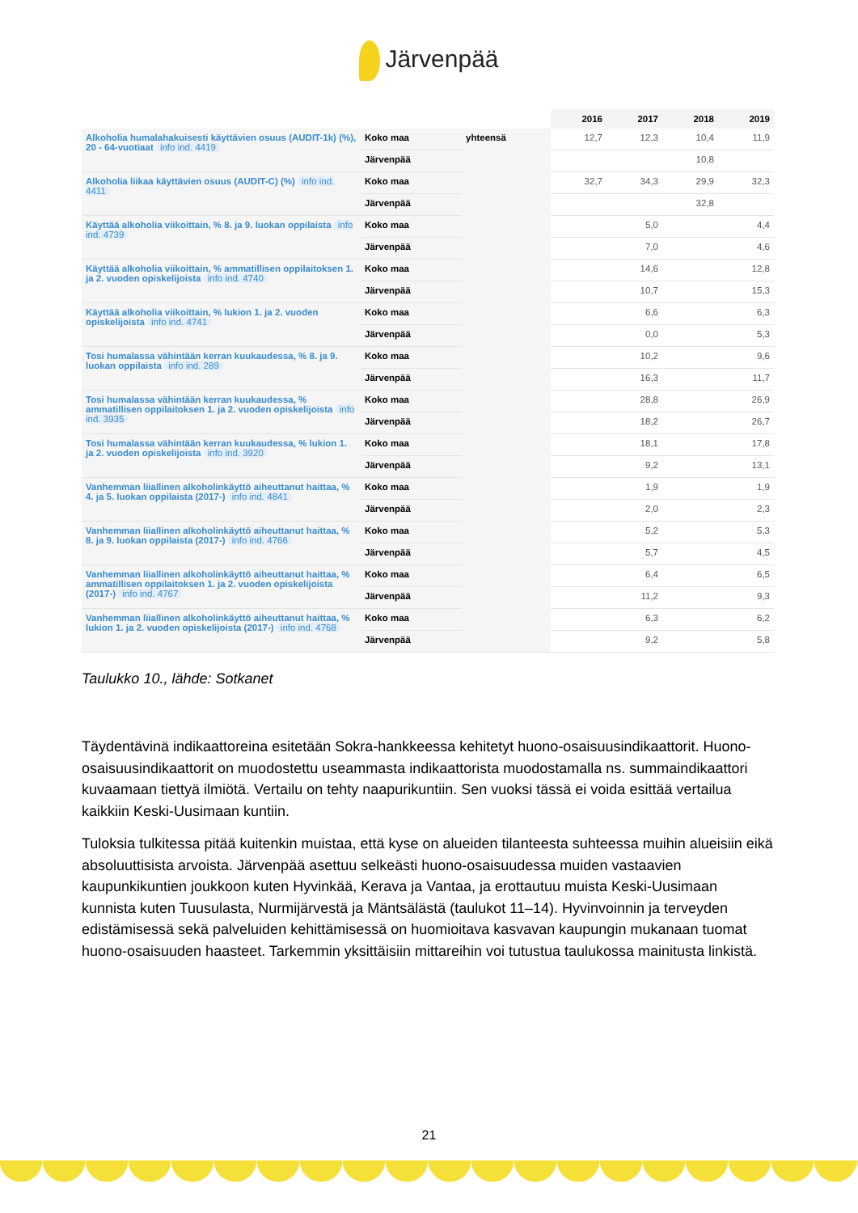Järvenpää
| | | | 2016 | 2017 | 2018 | 2019 |
| --- | --- | --- | --- | --- | --- | --- |
| Alkoholia humalahakuisesti käyttävien osuus (AUDIT-1k) (%), 20 - 64-vuotiaat info ind. 4419 | Koko maa | yhteensä | 12,7 | 12,3 | 10,4 | 11,9 |
| | Järvenpää | | | | 10,8 | |
| Alkoholia liikaa käyttävien osuus (AUDIT-C) (%) info ind. 4411 | Koko maa | | 32,7 | 34,3 | 29,9 | 32,3 |
| | Järvenpää | | | | 32,8 | |
| Käyttää alkoholia viikoittain, % 8. ja 9. luokan oppilaista info ind. 4739 | Koko maa | | | 5,0 | | 4,4 |
| | Järvenpää | | | 7,0 | | 4,6 |
| Käyttää alkoholia viikoittain, % ammatillisen oppilaitoksen 1. ja 2. vuoden opiskelijoista info ind. 4740 | Koko maa | | | 14,6 | | 12,8 |
| | Järvenpää | | | 10,7 | | 15,3 |
| Käyttää alkoholia viikoittain, % lukion 1. ja 2. vuoden opiskelijoista info ind. 4741 | Koko maa | | | 6,6 | | 6,3 |
| | Järvenpää | | | 0,0 | | 5,3 |
| Tosi humalassa vähintään kerran kuukaudessa, % 8. ja 9. luokan oppilaista info ind. 289 | Koko maa | | | 10,2 | | 9,6 |
| | Järvenpää | | | 16,3 | | 11,7 |
| Tosi humalassa vähintään kerran kuukaudessa, % ammatillisen oppilaitoksen 1. ja 2. vuoden opiskelijoista info ind. 3935 | Koko maa | | | 28,8 | | 26,9 |
| | Järvenpää | | | 18,2 | | 26,7 |
| Tosi humalassa vähintään kerran kuukaudessa, % lukion 1. ja 2. vuoden opiskelijoista info ind. 3920 | Koko maa | | | 18,1 | | 17,8 |
| | Järvenpää | | | 9,2 | | 13,1 |
| Vanhemman liiallinen alkoholinkäyttö aiheuttanut haittaa, % 4. ja 5. luokan oppilaista (2017-) info ind. 4841 | Koko maa | | | 1,9 | | 1,9 |
| | Järvenpää | | | 2,0 | | 2,3 |
| Vanhemman liiallinen alkoholinkäyttö aiheuttanut haittaa, % 8. ja 9. luokan oppilaista (2017-) info ind. 4766 | Koko maa | | | 5,2 | | 5,3 |
| | Järvenpää | | | 5,7 | | 4,5 |
| Vanhemman liiallinen alkoholinkäyttö aiheuttanut haittaa, % ammatillisen oppilaitoksen 1. ja 2. vuoden opiskelijoista (2017-) info ind. 4767 | Koko maa | | | 6,4 | | 6,5 |
| | Järvenpää | | | 11,2 | | 9,3 |
| Vanhemman liiallinen alkoholinkäyttö aiheuttanut haittaa, % lukion 1. ja 2. vuoden opiskelijoista (2017-) info ind. 4768 | Koko maa | | | 6,3 | | 6,2 |
| | Järvenpää | | | 9,2 | | 5,8 |
Taulukko 10., lähde: Sotkanet
Täydentävinä indikaattoreina esitetään Sokra-hankkeessa kehitetyt huono-osaisuusindikaattorit. Huono-osaisuusindikaattorit on muodostettu useammasta indikaattorista muodostamalla ns. summaindikaattori kuvaamaan tiettyä ilmiötä. Vertailu on tehty naapurikuntiin. Sen vuoksi tässä ei voida esittää vertailua kaikkiin Keski-Uusimaan kuntiin.
Tuloksia tulkitessa pitää kuitenkin muistaa, että kyse on alueiden tilanteesta suhteessa muihin alueisiin eikä absoluuttisista arvoista. Järvenpää asettuu selkeästi huono-osaisuudessa muiden vastaavien kaupunkikuntien joukkoon kuten Hyvinkää, Kerava ja Vantaa, ja erottautuu muista Keski-Uusimaan kunnista kuten Tuusulasta, Nurmijärvestä ja Mäntsälästä (taulukot 11–14). Hyvinvoinnin ja terveyden edistämisessä sekä palveluiden kehittämisessä on huomioitava kasvavan kaupungin mukanaan tuomat huono-osaisuuden haasteet. Tarkemmin yksittäisiin mittareihin voi tutustua taulukossa mainitusta linkistä.
21